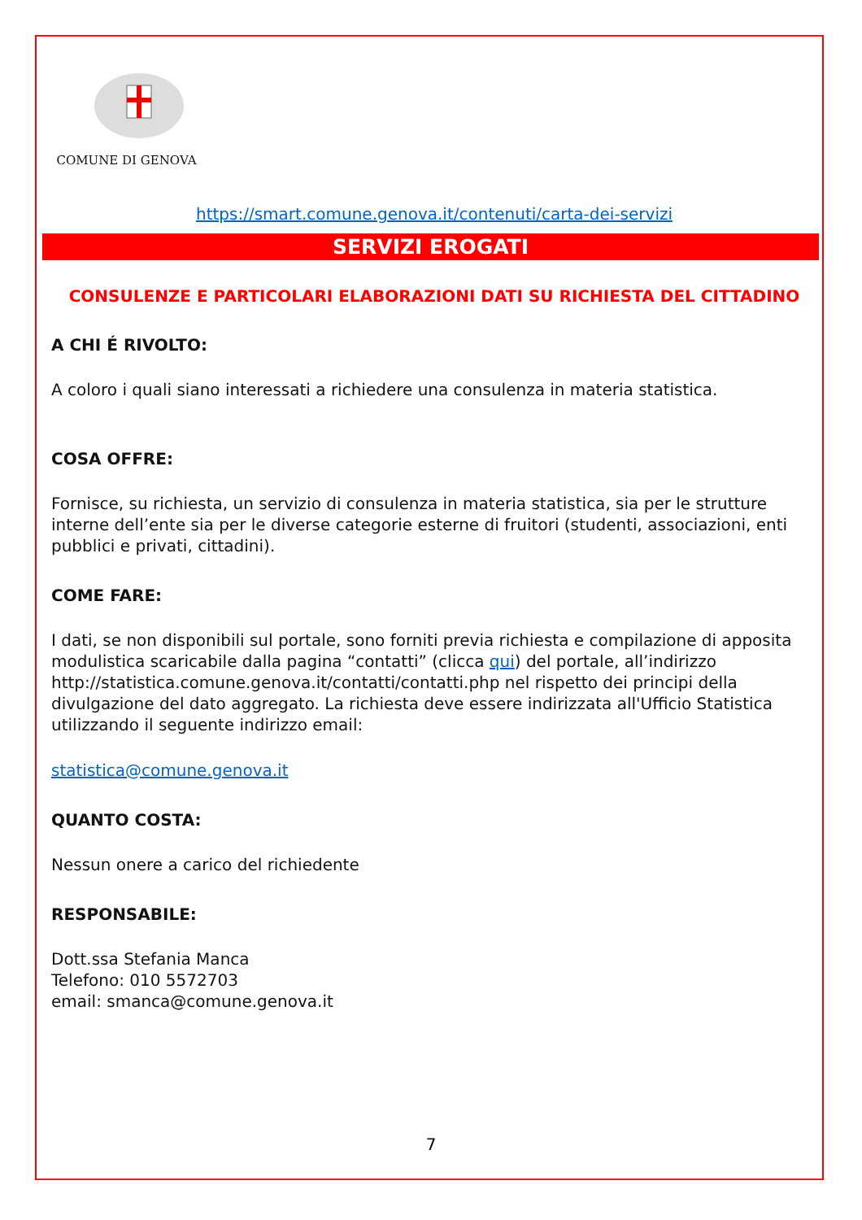COMUNE DI GENOVA
https://smart.comune.genova.it/contenuti/carta-dei-servizi
SERVIZI EROGATI
CONSULENZE E PARTICOLARI ELABORAZIONI DATI SU RICHIESTA DEL CITTADINO
A CHI É RIVOLTO:
A coloro i quali siano interessati a richiedere una consulenza in materia statistica.
COSA OFFRE:
Fornisce, su richiesta, un servizio di consulenza in materia statistica, sia per le strutture interne dell’ente sia per le diverse categorie esterne di fruitori (studenti, associazioni, enti pubblici e privati, cittadini).
COME FARE:
I dati, se non disponibili sul portale, sono forniti previa richiesta e compilazione di apposita modulistica scaricabile dalla pagina “contatti” (clicca qui) del portale, all’indirizzo http://statistica.comune.genova.it/contatti/contatti.php nel rispetto dei principi della divulgazione del dato aggregato. La richiesta deve essere indirizzata all'Ufficio Statistica utilizzando il seguente indirizzo email:
statistica@comune.genova.it
QUANTO COSTA:
Nessun onere a carico del richiedente
RESPONSABILE:
Dott.ssa Stefania Manca
Telefono: 010 5572703
email: smanca@comune.genova.it
7